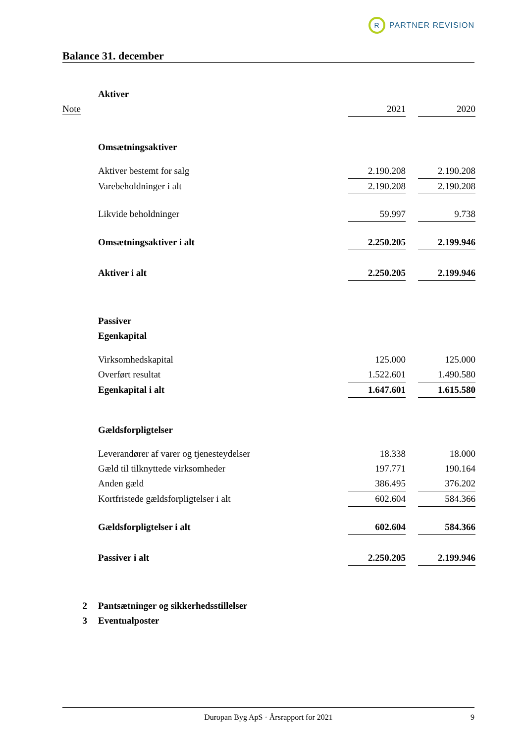R
PARTNER REVISION
Balance 31. december
| | Aktiver | | | |
| Note | | 2021 | | 2020 |
| | Omsætningsaktiver | | | |
| | Aktiver bestemt for salg | 2.190.208 | | 2.190.208 |
| | Varebeholdninger i alt | 2.190.208 | | 2.190.208 |
| | Likvide beholdninger | 59.997 | | 9.738 |
| | Omsætningsaktiver i alt | 2.250.205 | | 2.199.946 |
| | Aktiver i alt | 2.250.205 | | 2.199.946 |
| | Passiver | | | |
| | Egenkapital | | | |
| | Virksomhedskapital | 125.000 | | 125.000 |
| | Overført resultat | 1.522.601 | | 1.490.580 |
| | Egenkapital i alt | 1.647.601 | | 1.615.580 |
| | Gældsforpligtelser | | | |
| | Leverandører af varer og tjenesteydelser | 18.338 | | 18.000 |
| | Gæld til tilknyttede virksomheder | 197.771 | | 190.164 |
| | Anden gæld | 386.495 | | 376.202 |
| | Kortfristede gældsforpligtelser i alt | 602.604 | | 584.366 |
| | Gældsforpligtelser i alt | 602.604 | | 584.366 |
| | Passiver i alt | 2.250.205 | | 2.199.946 |
| 2 | Pantsætninger og sikkerhedsstillelser | | | |
| 3 | Eventualposter | | | |
Duropan Byg ApS · Årsrapport for 2021 9